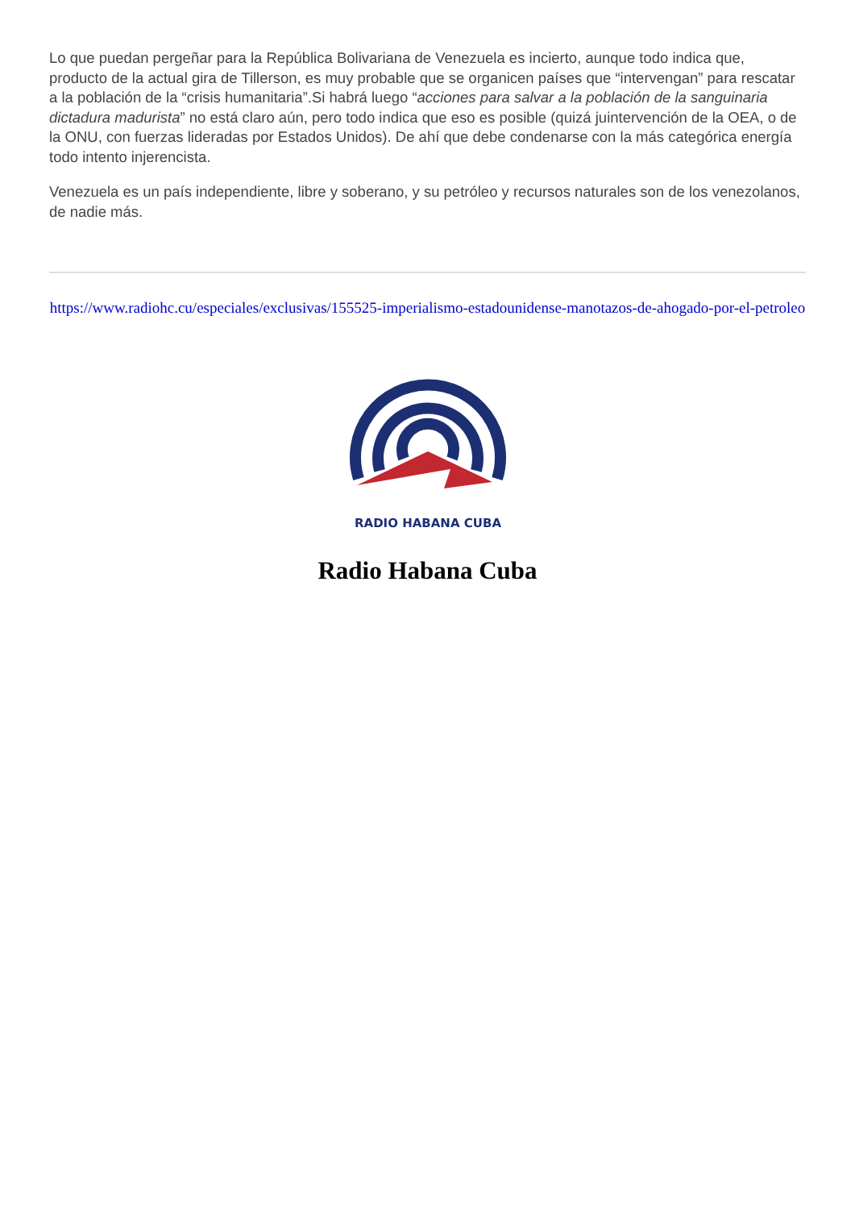Lo que puedan pergeñar para la República Bolivariana de Venezuela es incierto, aunque todo indica que, producto de la actual gira de Tillerson, es muy probable que se organicen países que “intervengan” para rescatar a la población de la “crisis humanitaria”.Si habrá luego “acciones para salvar a la población de la sanguinaria dictadura madurista” no está claro aún, pero todo indica que eso es posible (quizá juintervención de la OEA, o de la ONU, con fuerzas lideradas por Estados Unidos). De ahí que debe condenarse con la más categórica energía todo intento injerencista.
Venezuela es un país independiente, libre y soberano, y su petróleo y recursos naturales son de los venezolanos, de nadie más.
https://www.radiohc.cu/especiales/exclusivas/155525-imperialismo-estadounidense-manotazos-de-ahogado-por-el-petroleo
RADIO HABANA CUBA
Radio Habana Cuba